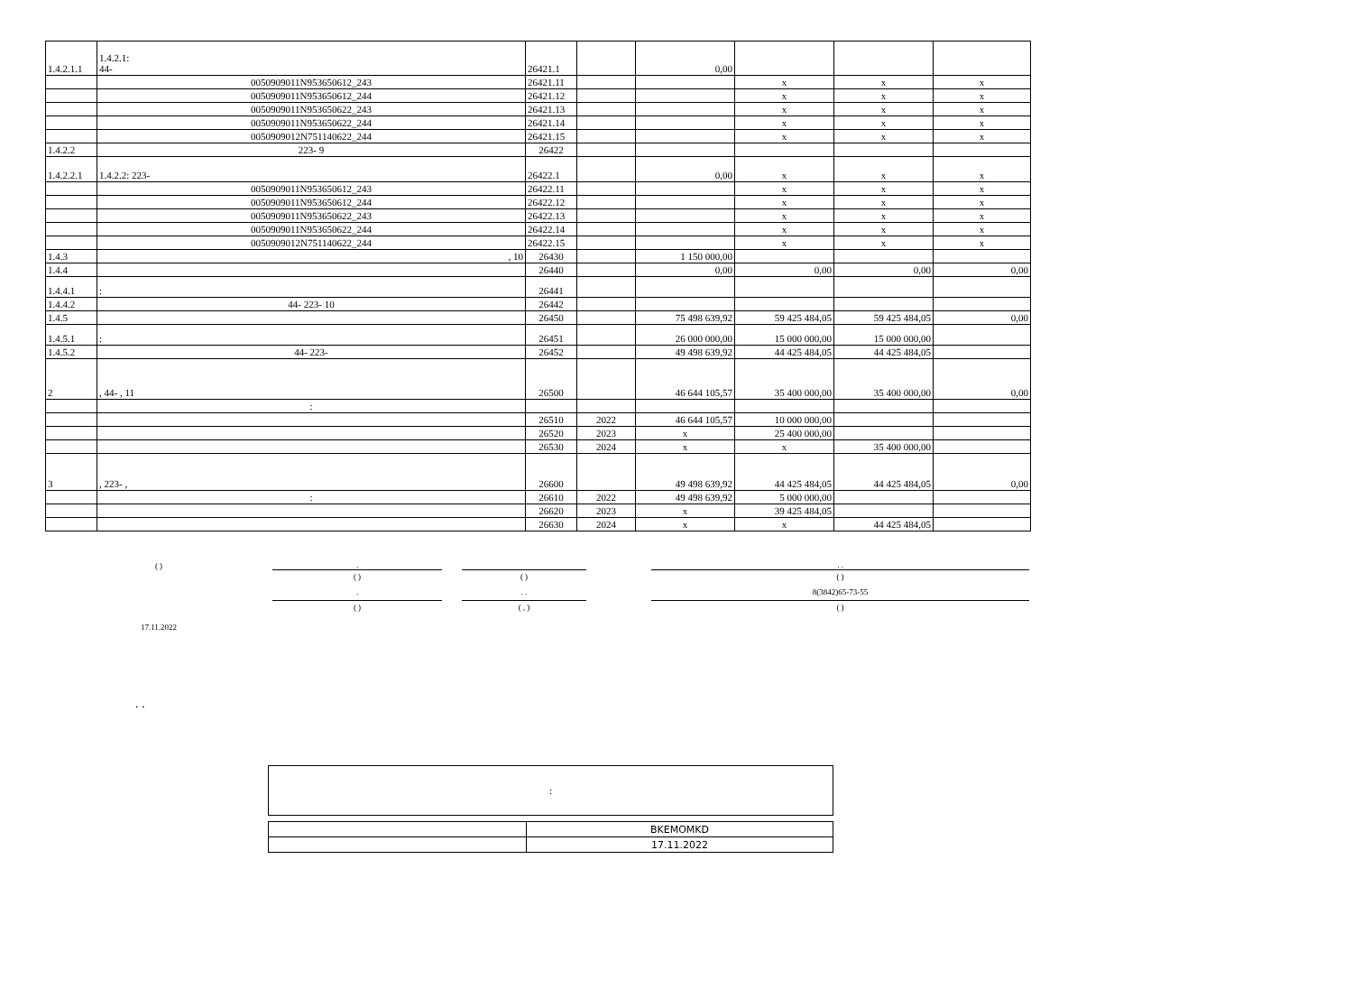| 1.4.2.1.1 | 1.4.2.1: 44- | 26421.1 | | 0,00 | | | |
| | 0050909011N953650612_243 | 26421.11 | | | x | x | x |
| | 0050909011N953650612_244 | 26421.12 | | | x | x | x |
| | 0050909011N953650622_243 | 26421.13 | | | x | x | x |
| | 0050909011N953650622_244 | 26421.14 | | | x | x | x |
| | 0050909012N751140622_244 | 26421.15 | | | x | x | x |
| 1.4.2.2 | 223- 9 | 26422 | | | | | |
| 1.4.2.2.1 | 1.4.2.2: 223- | 26422.1 | | 0,00 | x | x | x |
| | 0050909011N953650612_243 | 26422.11 | | | x | x | x |
| | 0050909011N953650612_244 | 26422.12 | | | x | x | x |
| | 0050909011N953650622_243 | 26422.13 | | | x | x | x |
| | 0050909011N953650622_244 | 26422.14 | | | x | x | x |
| | 0050909012N751140622_244 | 26422.15 | | | x | x | x |
| 1.4.3 | , 10 | 26430 | | 1 150 000,00 | | | |
| 1.4.4 | | 26440 | | 0,00 | 0,00 | 0,00 | 0,00 |
| 1.4.4.1 | : | 26441 | | | | | |
| 1.4.4.2 | 44- 223- 10 | 26442 | | | | | |
| 1.4.5 | | 26450 | | 75 498 639,92 | 59 425 484,05 | 59 425 484,05 | 0,00 |
| 1.4.5.1 | : | 26451 | | 26 000 000,00 | 15 000 000,00 | 15 000 000,00 | |
| 1.4.5.2 | 44- 223- | 26452 | | 49 498 639,92 | 44 425 484,05 | 44 425 484,05 | |
| 2 | , 44- , 11 | 26500 | | 46 644 105,57 | 35 400 000,00 | 35 400 000,00 | 0,00 |
| | : | | | | | | |
| | | 26510 | 2022 | 46 644 105,57 | 10 000 000,00 | | |
| | | 26520 | 2023 | x | 25 400 000,00 | | |
| | | 26530 | 2024 | x | x | 35 400 000,00 | |
| 3 | , 223- , | 26600 | | 49 498 639,92 | 44 425 484,05 | 44 425 484,05 | 0,00 |
| | : | 26610 | 2022 | 49 498 639,92 | 5 000 000,00 | | |
| | | 26620 | 2023 | x | 39 425 484,05 | | |
| | | 26630 | 2024 | x | x | 44 425 484,05 | |
| ( ) | . | | | | . . |
| | ( ) | | ( ) | | ( ) |
| | . | | . . | | 8(3842)65-73-55 |
| | ( ) | | ( , ) | | ( ) |
| 17.11.2022 | | | | | |
. .
:
| | BKEMOMKD |
| | 17.11.2022 |